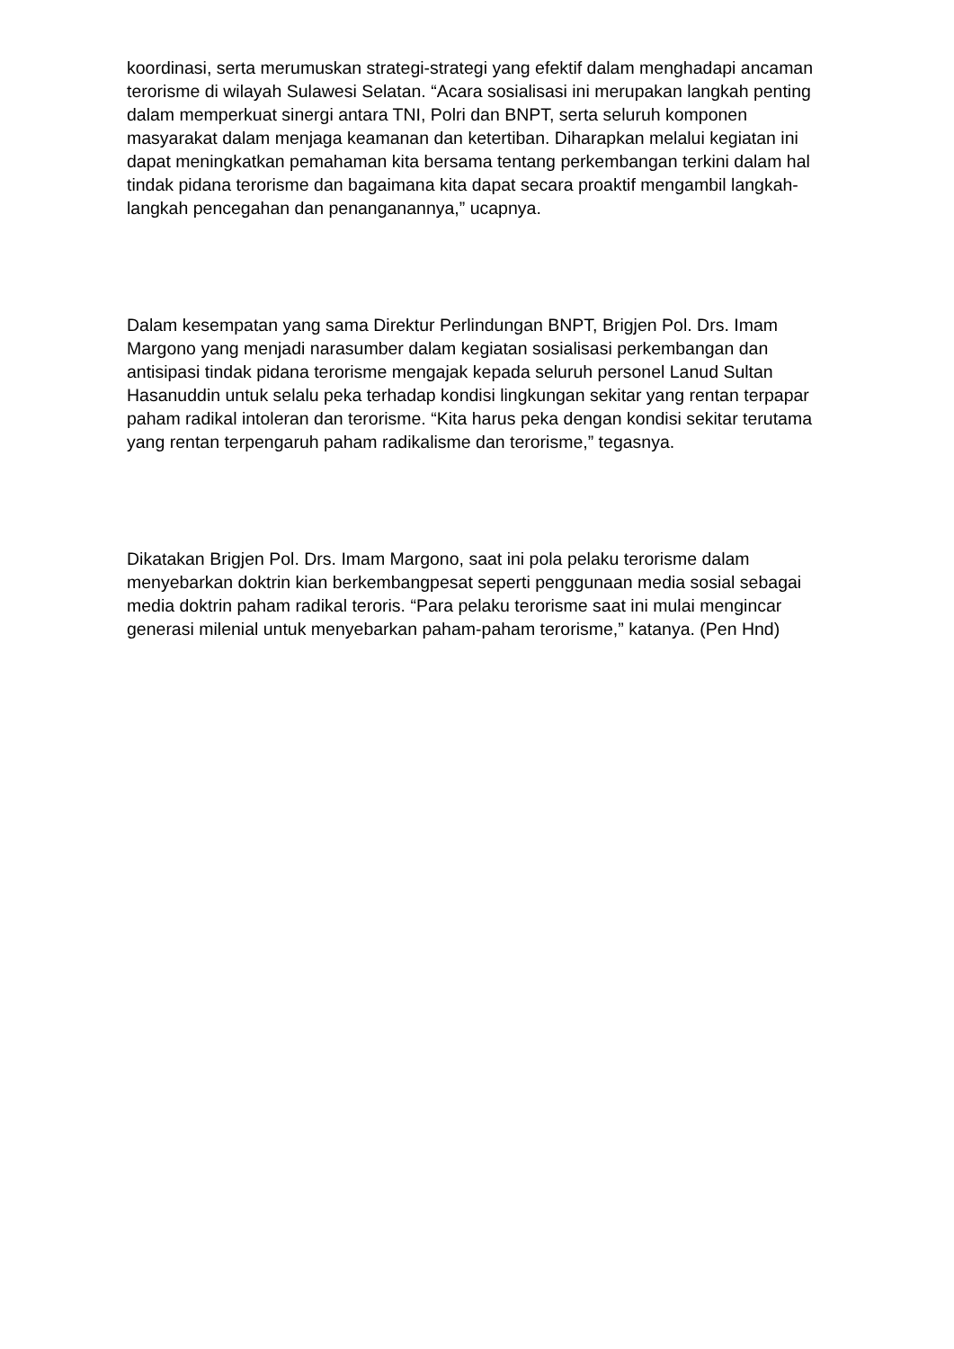koordinasi, serta merumuskan strategi-strategi yang efektif dalam menghadapi ancaman terorisme di wilayah Sulawesi Selatan. “Acara sosialisasi ini merupakan langkah penting dalam memperkuat sinergi antara TNI, Polri dan BNPT, serta seluruh komponen masyarakat dalam menjaga keamanan dan ketertiban. Diharapkan melalui kegiatan ini dapat meningkatkan pemahaman kita bersama tentang perkembangan terkini dalam hal tindak pidana terorisme dan bagaimana kita dapat secara proaktif mengambil langkah-langkah pencegahan dan penanganannya,” ucapnya.
Dalam kesempatan yang sama Direktur Perlindungan BNPT, Brigjen Pol. Drs. Imam Margono yang menjadi narasumber dalam kegiatan sosialisasi perkembangan dan antisipasi tindak pidana terorisme mengajak kepada seluruh personel Lanud Sultan Hasanuddin untuk selalu peka terhadap kondisi lingkungan sekitar yang rentan terpapar paham radikal intoleran dan terorisme. “Kita harus peka dengan kondisi sekitar terutama yang rentan terpengaruh paham radikalisme dan terorisme,” tegasnya.
Dikatakan Brigjen Pol. Drs. Imam Margono, saat ini pola pelaku terorisme dalam menyebarkan doktrin kian berkembangpesat seperti penggunaan media sosial sebagai media doktrin paham radikal teroris. “Para pelaku terorisme saat ini mulai mengincar generasi milenial untuk menyebarkan paham-paham terorisme,” katanya. (Pen Hnd)